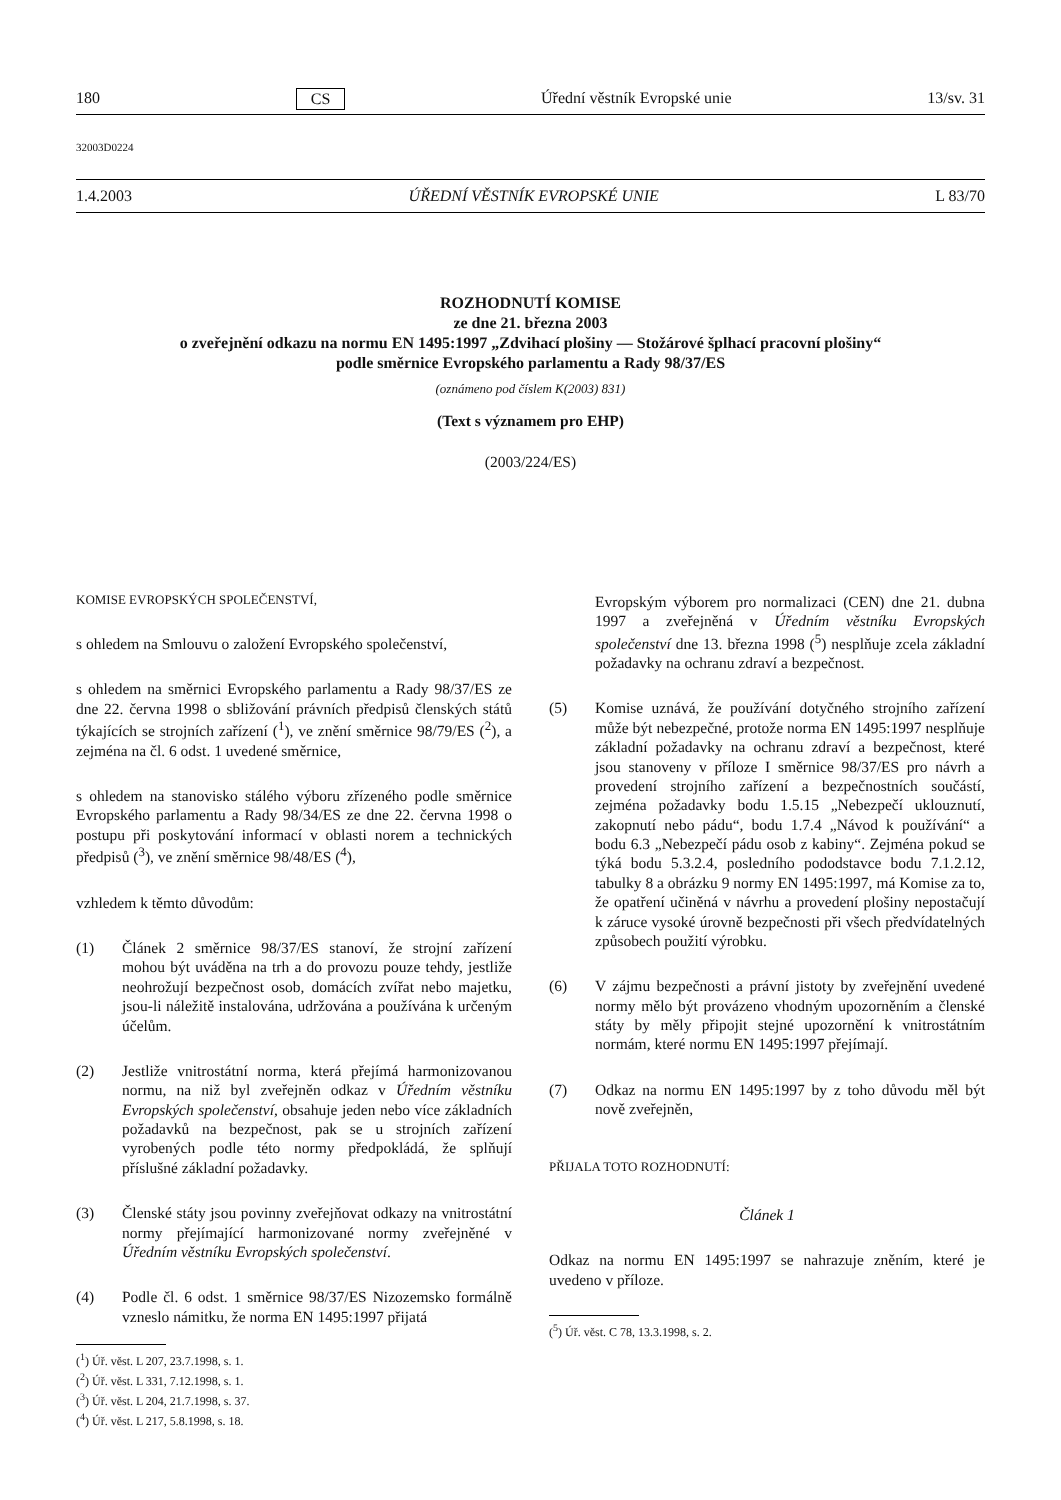180 CS Úřední věstník Evropské unie 13/sv. 31
32003D0224
1.4.2003 ÚŘEDNÍ VĚSTNÍK EVROPSKÉ UNIE L 83/70
ROZHODNUTÍ KOMISE
ze dne 21. března 2003
o zveřejnění odkazu na normu EN 1495:1997 „Zdvihací plošiny — Stožárové šplhací pracovní plošiny“
podle směrnice Evropského parlamentu a Rady 98/37/ES
(oznámeno pod číslem K(2003) 831)
(Text s významem pro EHP)
(2003/224/ES)
KOMISE EVROPSKÝCH SPOLEČENSTVÍ,
s ohledem na Smlouvu o založení Evropského společenství,
s ohledem na směrnici Evropského parlamentu a Rady 98/37/ES ze dne 22. června 1998 o sbližování právních předpisů členských států týkajících se strojních zařízení (<sup>1</sup>), ve znění směrnice 98/79/ES (<sup>2</sup>), a zejména na čl. 6 odst. 1 uvedené směrnice,
s ohledem na stanovisko stálého výboru zřízeného podle směrnice Evropského parlamentu a Rady 98/34/ES ze dne 22. června 1998 o postupu při poskytování informací v oblasti norem a technických předpisů (<sup>3</sup>), ve znění směrnice 98/48/ES (<sup>4</sup>),
vzhledem k těmto důvodům:
(1) Článek 2 směrnice 98/37/ES stanoví, že strojní zařízení mohou být uváděna na trh a do provozu pouze tehdy, jestliže neohrožují bezpečnost osob, domácích zvířat nebo majetku, jsou-li náležitě instalována, udržována a používána k určeným účelům.
(2) Jestliže vnitrostátní norma, která přejímá harmonizovanou normu, na niž byl zveřejněn odkaz v Úředním věstníku Evropských společenství, obsahuje jeden nebo více základních požadavků na bezpečnost, pak se u strojních zařízení vyrobených podle této normy předpokládá, že splňují příslušné základní požadavky.
(3) Členské státy jsou povinny zveřejňovat odkazy na vnitrostátní normy přejímající harmonizované normy zveřejněné v Úředním věstníku Evropských společenství.
(4) Podle čl. 6 odst. 1 směrnice 98/37/ES Nizozemsko formálně vzneslo námitku, že norma EN 1495:1997 přijatá
(<sup>1</sup>) Úř. věst. L 207, 23.7.1998, s. 1.
(<sup>2</sup>) Úř. věst. L 331, 7.12.1998, s. 1.
(<sup>3</sup>) Úř. věst. L 204, 21.7.1998, s. 37.
(<sup>4</sup>) Úř. věst. L 217, 5.8.1998, s. 18.
Evropským výborem pro normalizaci (CEN) dne 21. dubna 1997 a zveřejněná v Úředním věstníku Evropských společenství dne 13. března 1998 (<sup>5</sup>) nesplňuje zcela základní požadavky na ochranu zdraví a bezpečnost.
(5) Komise uznává, že používání dotyčného strojního zařízení může být nebezpečné, protože norma EN 1495:1997 nesplňuje základní požadavky na ochranu zdraví a bezpečnost, které jsou stanoveny v příloze I směrnice 98/37/ES pro návrh a provedení strojního zařízení a bezpečnostních součástí, zejména požadavky bodu 1.5.15 „Nebezpečí uklouznutí, zakopnutí nebo pádu“, bodu 1.7.4 „Návod k používání“ a bodu 6.3 „Nebezpečí pádu osob z kabiny“. Zejména pokud se týká bodu 5.3.2.4, posledního pododstavce bodu 7.1.2.12, tabulky 8 a obrázku 9 normy EN 1495:1997, má Komise za to, že opatření učiněná v návrhu a provedení plošiny nepostačují k záruce vysoké úrovně bezpečnosti při všech předvídatelných způsobech použití výrobku.
(6) V zájmu bezpečnosti a právní jistoty by zveřejnění uvedené normy mělo být provázeno vhodným upozorněním a členské státy by měly připojit stejné upozornění k vnitrostátním normám, které normu EN 1495:1997 přejímají.
(7) Odkaz na normu EN 1495:1997 by z toho důvodu měl být nově zveřejněn,
PŘIJALA TOTO ROZHODNUTÍ:
Článek 1
Odkaz na normu EN 1495:1997 se nahrazuje zněním, které je uvedeno v příloze.
(<sup>5</sup>) Úř. věst. C 78, 13.3.1998, s. 2.